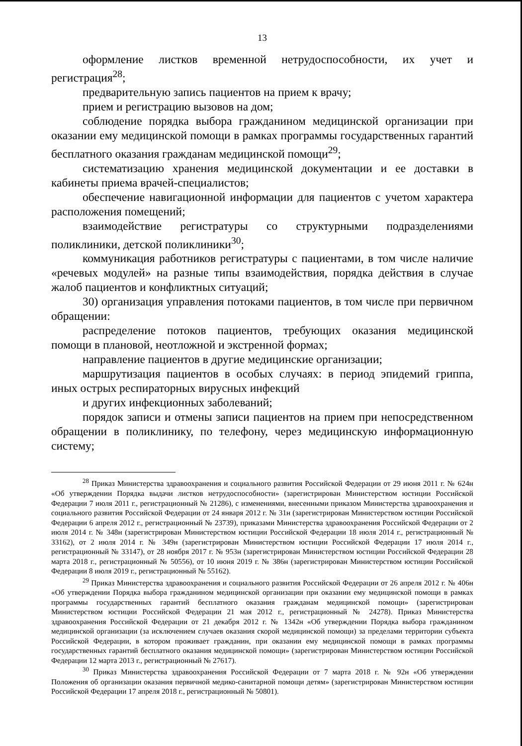13
оформление листков временной нетрудоспособности, их учет и регистрация<sup>28</sup>;
предварительную запись пациентов на прием к врачу;
прием и регистрацию вызовов на дом;
соблюдение порядка выбора гражданином медицинской организации при оказании ему медицинской помощи в рамках программы государственных гарантий бесплатного оказания гражданам медицинской помощи<sup>29</sup>;
систематизацию хранения медицинской документации и ее доставки в кабинеты приема врачей-специалистов;
обеспечение навигационной информации для пациентов с учетом характера расположения помещений;
взаимодействие регистратуры со структурными подразделениями поликлиники, детской поликлиники<sup>30</sup>;
коммуникация работников регистратуры с пациентами, в том числе наличие «речевых модулей» на разные типы взаимодействия, порядка действия в случае жалоб пациентов и конфликтных ситуаций;
30) организация управления потоками пациентов, в том числе при первичном обращении:
распределение потоков пациентов, требующих оказания медицинской помощи в плановой, неотложной и экстренной формах;
направление пациентов в другие медицинские организации;
маршрутизация пациентов в особых случаях: в период эпидемий гриппа, иных острых респираторных вирусных инфекций
и других инфекционных заболеваний;
порядок записи и отмены записи пациентов на прием при непосредственном обращении в поликлинику, по телефону, через медицинскую информационную систему;
<sup>28</sup> Приказ Министерства здравоохранения и социального развития Российской Федерации от 29 июня 2011 г. № 624н «Об утверждении Порядка выдачи листков нетрудоспособности» (зарегистрирован Министерством юстиции Российской Федерации 7 июля 2011 г., регистрационный № 21286), с изменениями, внесенными приказом Министерства здравоохранения и социального развития Российской Федерации от 24 января 2012 г. № 31н (зарегистрирован Министерством юстиции Российской Федерации 6 апреля 2012 г., регистрационный № 23739), приказами Министерства здравоохранения Российской Федерации от 2 июля 2014 г. № 348н (зарегистрирован Министерством юстиции Российской Федерации 18 июля 2014 г., регистрационный № 33162), от 2 июля 2014 г. № 349н (зарегистрирован Министерством юстиции Российской Федерации 17 июля 2014 г., регистрационный № 33147), от 28 ноября 2017 г. № 953н (зарегистрирован Министерством юстиции Российской Федерации 28 марта 2018 г., регистрационный № 50556), от 10 июня 2019 г. № 386н (зарегистрирован Министерством юстиции Российской Федерации 8 июля 2019 г., регистрационный № 55162).
<sup>29</sup> Приказ Министерства здравоохранения и социального развития Российской Федерации от 26 апреля 2012 г. № 406н «Об утверждении Порядка выбора гражданином медицинской организации при оказании ему медицинской помощи в рамках программы государственных гарантий бесплатного оказания гражданам медицинской помощи» (зарегистрирован Министерством юстиции Российской Федерации 21 мая 2012 г., регистрационный № 24278). Приказ Министерства здравоохранения Российской Федерации от 21 декабря 2012 г. № 1342н «Об утверждении Порядка выбора гражданином медицинской организации (за исключением случаев оказания скорой медицинской помощи) за пределами территории субъекта Российской Федерации, в котором проживает гражданин, при оказании ему медицинской помощи в рамках программы государственных гарантий бесплатного оказания медицинской помощи» (зарегистрирован Министерством юстиции Российской Федерации 12 марта 2013 г., регистрационный № 27617).
<sup>30</sup> Приказ Министерства здравоохранения Российской Федерации от 7 марта 2018 г. № 92н «Об утверждении Положения об организации оказания первичной медико-санитарной помощи детям» (зарегистрирован Министерством юстиции Российской Федерации 17 апреля 2018 г., регистрационный № 50801).